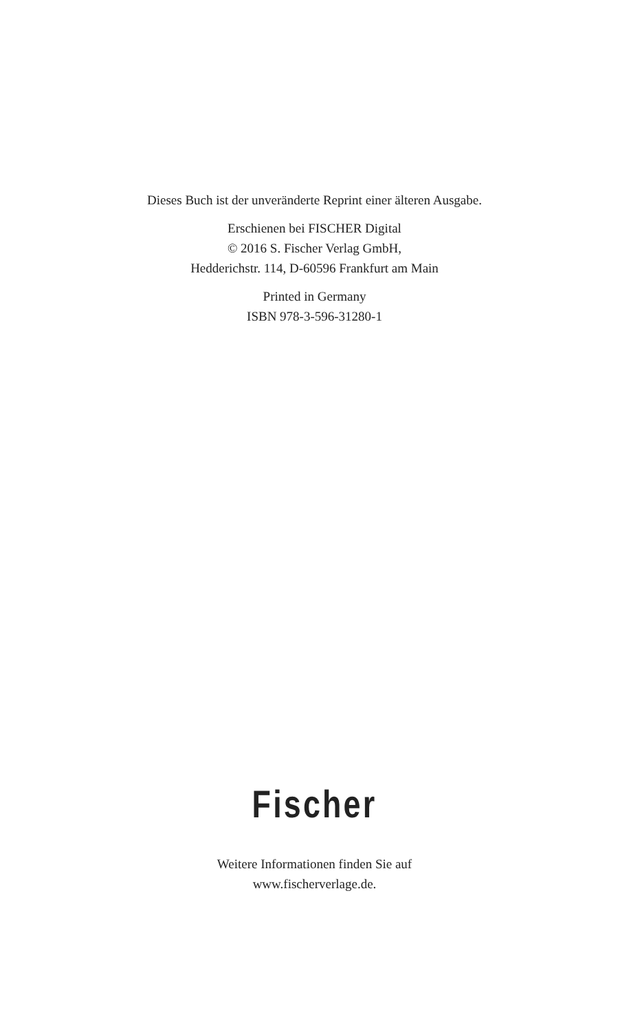Dieses Buch ist der unveränderte Reprint einer älteren Ausgabe.
Erschienen bei FISCHER Digital
© 2016 S. Fischer Verlag GmbH,
Hedderichstr. 114, D-60596 Frankfurt am Main
Printed in Germany
ISBN 978-3-596-31280-1
Fischer
Weitere Informationen finden Sie auf
www.fischerverlage.de.